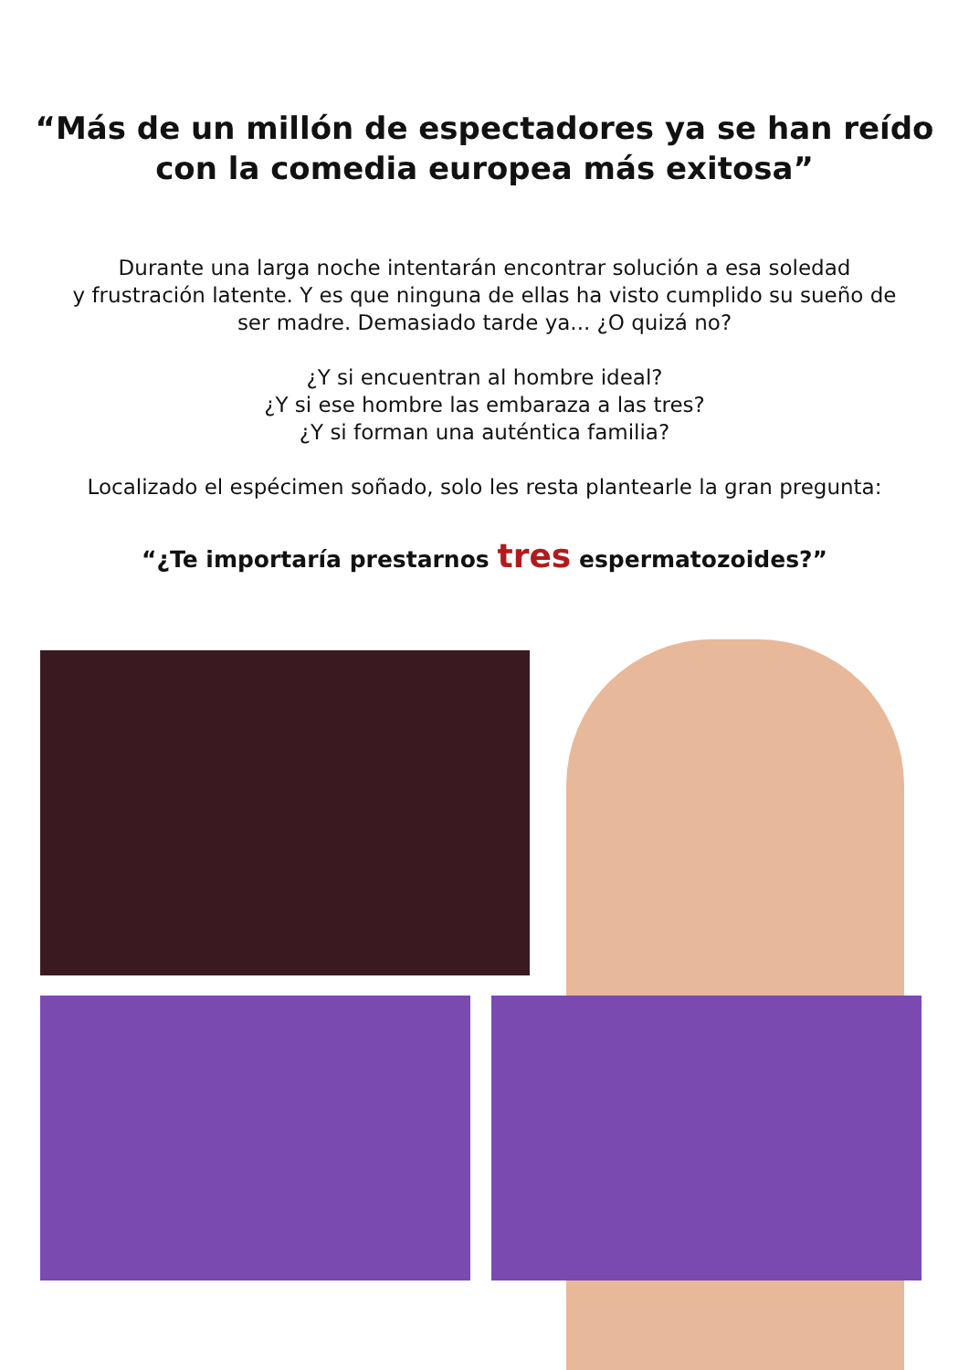“Más de un millón de espectadores ya se han reído
con la comedia europea más exitosa”
Durante una larga noche intentarán encontrar solución a esa soledad
y frustración latente. Y es que ninguna de ellas ha visto cumplido su sueño de
ser madre. Demasiado tarde ya... ¿O quizá no?
¿Y si encuentran al hombre ideal?
¿Y si ese hombre las embaraza a las tres?
¿Y si forman una auténtica familia?
Localizado el espécimen soñado, solo les resta plantearle la gran pregunta:
“¿Te importaría prestarnos tres espermatozoides?”